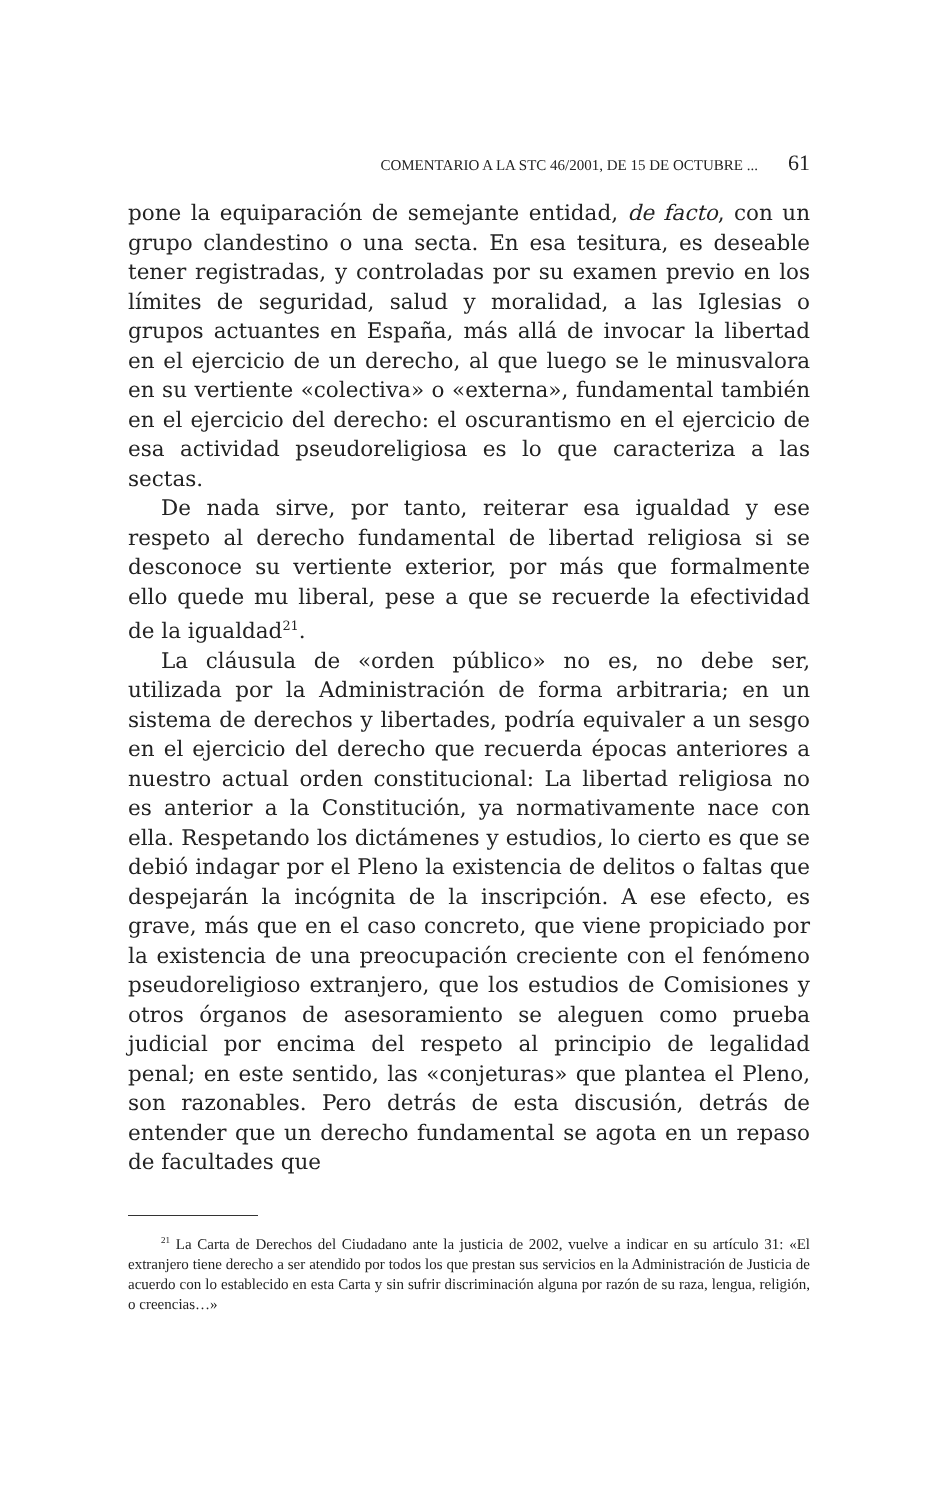COMENTARIO A LA STC 46/2001, DE 15 DE OCTUBRE ... 61
pone la equiparación de semejante entidad, de facto, con un grupo clandestino o una secta. En esa tesitura, es deseable tener registradas, y controladas por su examen previo en los límites de seguridad, salud y moralidad, a las Iglesias o grupos actuantes en España, más allá de invocar la libertad en el ejercicio de un derecho, al que luego se le minusvalora en su vertiente «colectiva» o «externa», fundamental también en el ejercicio del derecho: el oscurantismo en el ejercicio de esa actividad pseudoreligiosa es lo que caracteriza a las sectas.
De nada sirve, por tanto, reiterar esa igualdad y ese respeto al derecho fundamental de libertad religiosa si se desconoce su vertiente exterior, por más que formalmente ello quede mu liberal, pese a que se recuerde la efectividad de la igualdad<sup>21</sup>.
La cláusula de «orden público» no es, no debe ser, utilizada por la Administración de forma arbitraria; en un sistema de derechos y libertades, podría equivaler a un sesgo en el ejercicio del derecho que recuerda épocas anteriores a nuestro actual orden constitucional: La libertad religiosa no es anterior a la Constitución, ya normativamente nace con ella. Respetando los dictámenes y estudios, lo cierto es que se debió indagar por el Pleno la existencia de delitos o faltas que despejarán la incógnita de la inscripción. A ese efecto, es grave, más que en el caso concreto, que viene propiciado por la existencia de una preocupación creciente con el fenómeno pseudoreligioso extranjero, que los estudios de Comisiones y otros órganos de asesoramiento se aleguen como prueba judicial por encima del respeto al principio de legalidad penal; en este sentido, las «conjeturas» que plantea el Pleno, son razonables. Pero detrás de esta discusión, detrás de entender que un derecho fundamental se agota en un repaso de facultades que
<sup>21</sup> La Carta de Derechos del Ciudadano ante la justicia de 2002, vuelve a indicar en su artículo 31: «El extranjero tiene derecho a ser atendido por todos los que prestan sus servicios en la Administración de Justicia de acuerdo con lo establecido en esta Carta y sin sufrir discriminación alguna por razón de su raza, lengua, religión, o creencias…»